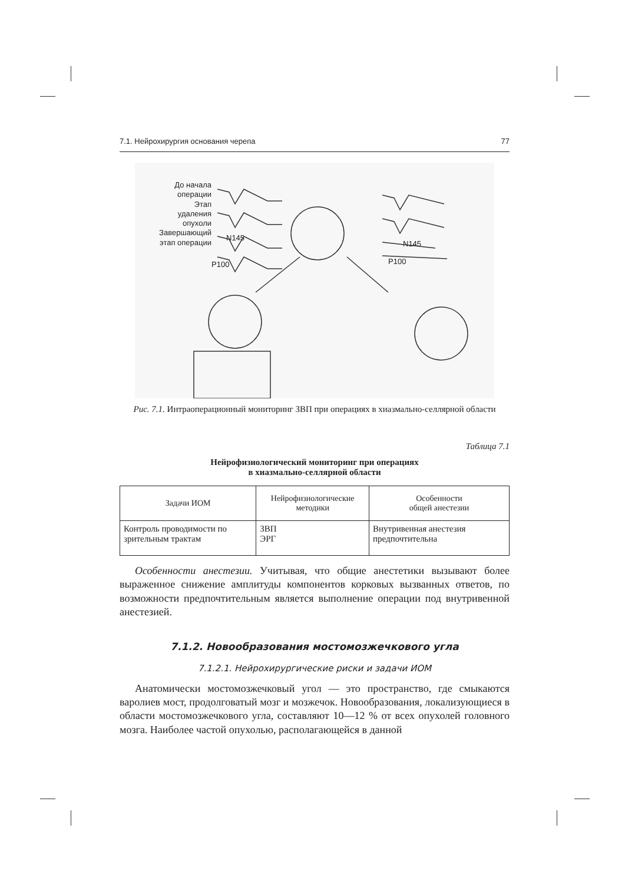7.1. Нейрохирургия основания черепа 77
До начала
операции
Этап
удаления
опухоли
Завершающий
этап операции
N145
P100
N145
P100
Рис. 7.1. Интраоперационный мониторинг ЗВП при операциях в хиазмально-селлярной области
Таблица 7.1
Нейрофизиологический мониторинг при операциях
в хиазмально-селлярной области
| Задачи ИОМ | Нейрофизиологические методики | Особенности общей анестезии |
| --- | --- | --- |
| Контроль проводимости по зрительным трактам | ЗВП ЭРГ | Внутривенная анестезия предпочтительна |
Особенности анестезии. Учитывая, что общие анестетики вызывают более выраженное снижение амплитуды компонентов корковых вызванных ответов, по возможности предпочтительным является выполнение операции под внутривенной анестезией.
7.1.2. Новообразования мостомозжечкового угла
7.1.2.1. Нейрохирургические риски и задачи ИОМ
Анатомически мостомозжечковый угол — это пространство, где смыкаются варолиев мост, продолговатый мозг и мозжечок. Новообразования, локализующиеся в области мостомозжечкового угла, составляют 10—12 % от всех опухолей головного мозга. Наиболее частой опухолью, располагающейся в данной